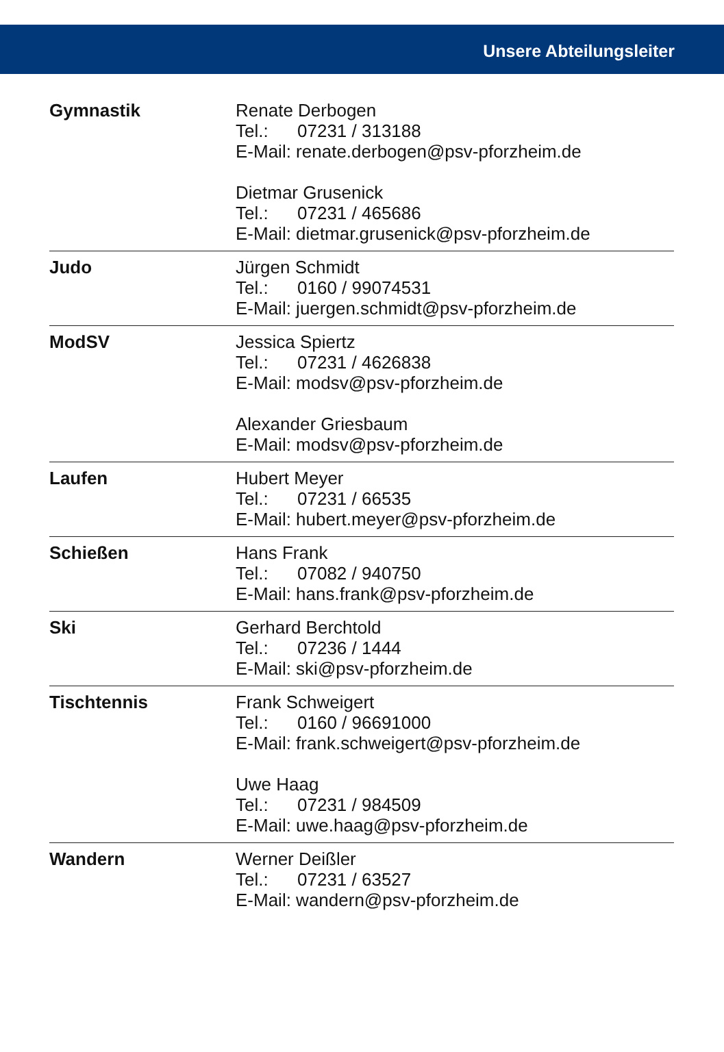Unsere Abteilungsleiter
| Gymnastik | Renate Derbogen Tel.: 07231 / 313188 E-Mail: renate.derbogen@psv-pforzheim.de Dietmar Grusenick Tel.: 07231 / 465686 E-Mail: dietmar.grusenick@psv-pforzheim.de |
| Judo | Jürgen Schmidt Tel.: 0160 / 99074531 E-Mail: juergen.schmidt@psv-pforzheim.de |
| ModSV | Jessica Spiertz Tel.: 07231 / 4626838 E-Mail: modsv@psv-pforzheim.de Alexander Griesbaum E-Mail: modsv@psv-pforzheim.de |
| Laufen | Hubert Meyer Tel.: 07231 / 66535 E-Mail: hubert.meyer@psv-pforzheim.de |
| Schießen | Hans Frank Tel.: 07082 / 940750 E-Mail: hans.frank@psv-pforzheim.de |
| Ski | Gerhard Berchtold Tel.: 07236 / 1444 E-Mail: ski@psv-pforzheim.de |
| Tischtennis | Frank Schweigert Tel.: 0160 / 96691000 E-Mail: frank.schweigert@psv-pforzheim.de Uwe Haag Tel.: 07231 / 984509 E-Mail: uwe.haag@psv-pforzheim.de |
| Wandern | Werner Deißler Tel.: 07231 / 63527 E-Mail: wandern@psv-pforzheim.de |